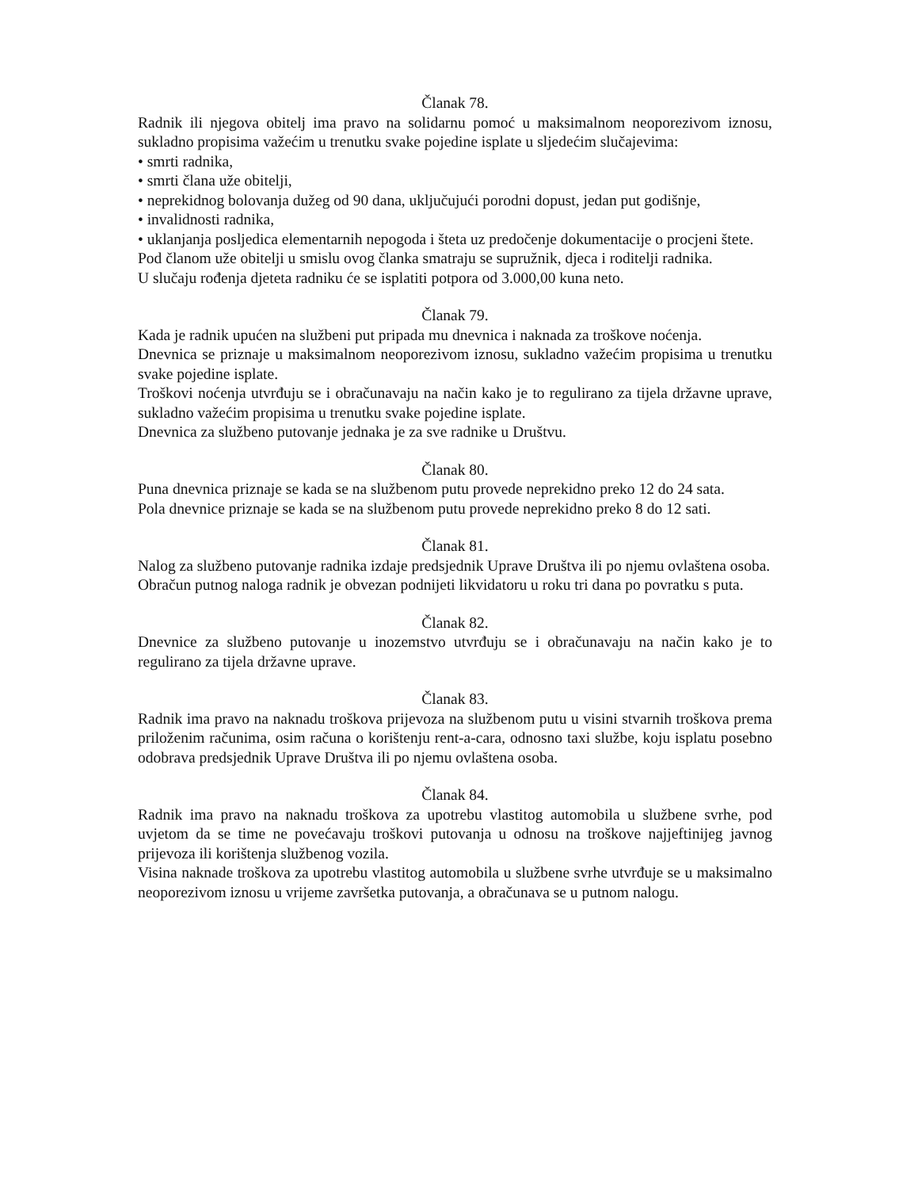Članak 78.
Radnik ili njegova obitelj ima pravo na solidarnu pomoć u maksimalnom neoporezivom iznosu, sukladno propisima važećim u trenutku svake pojedine isplate u sljedećim slučajevima:
• smrti radnika,
• smrti člana uže obitelji,
• neprekidnog bolovanja dužeg od 90 dana, uključujući porodni dopust, jedan put godišnje,
• invalidnosti radnika,
• uklanjanja posljedica elementarnih nepogoda i šteta uz predočenje dokumentacije o procjeni štete.
Pod članom uže obitelji u smislu ovog članka smatraju se supružnik, djeca i roditelji radnika.
U slučaju rođenja djeteta radniku će se isplatiti potpora od 3.000,00 kuna neto.
Članak 79.
Kada je radnik upućen na službeni put pripada mu dnevnica i naknada za troškove noćenja.
Dnevnica se priznaje u maksimalnom neoporezivom iznosu, sukladno važećim propisima u trenutku svake pojedine isplate.
Troškovi noćenja utvrđuju se i obračunavaju na način kako je to regulirano za tijela državne uprave, sukladno važećim propisima u trenutku svake pojedine isplate.
Dnevnica za službeno putovanje jednaka je za sve radnike u Društvu.
Članak 80.
Puna dnevnica priznaje se kada se na službenom putu provede neprekidno preko 12 do 24 sata.
Pola dnevnice priznaje se kada se na službenom putu provede neprekidno preko 8 do 12 sati.
Članak 81.
Nalog za službeno putovanje radnika izdaje predsjednik Uprave Društva ili po njemu ovlaštena osoba.
Obračun putnog naloga radnik je obvezan podnijeti likvidatoru u roku tri dana po povratku s puta.
Članak 82.
Dnevnice za službeno putovanje u inozemstvo utvrđuju se i obračunavaju na način kako je to regulirano za tijela državne uprave.
Članak 83.
Radnik ima pravo na naknadu troškova prijevoza na službenom putu u visini stvarnih troškova prema priloženim računima, osim računa o korištenju rent-a-cara, odnosno taxi službe, koju isplatu posebno odobrava predsjednik Uprave Društva ili po njemu ovlaštena osoba.
Članak 84.
Radnik ima pravo na naknadu troškova za upotrebu vlastitog automobila u službene svrhe, pod uvjetom da se time ne povećavaju troškovi putovanja u odnosu na troškove najjeftinijeg javnog prijevoza ili korištenja službenog vozila.
Visina naknade troškova za upotrebu vlastitog automobila u službene svrhe utvrđuje se u maksimalno neoporezivom iznosu u vrijeme završetka putovanja, a obračunava se u putnom nalogu.